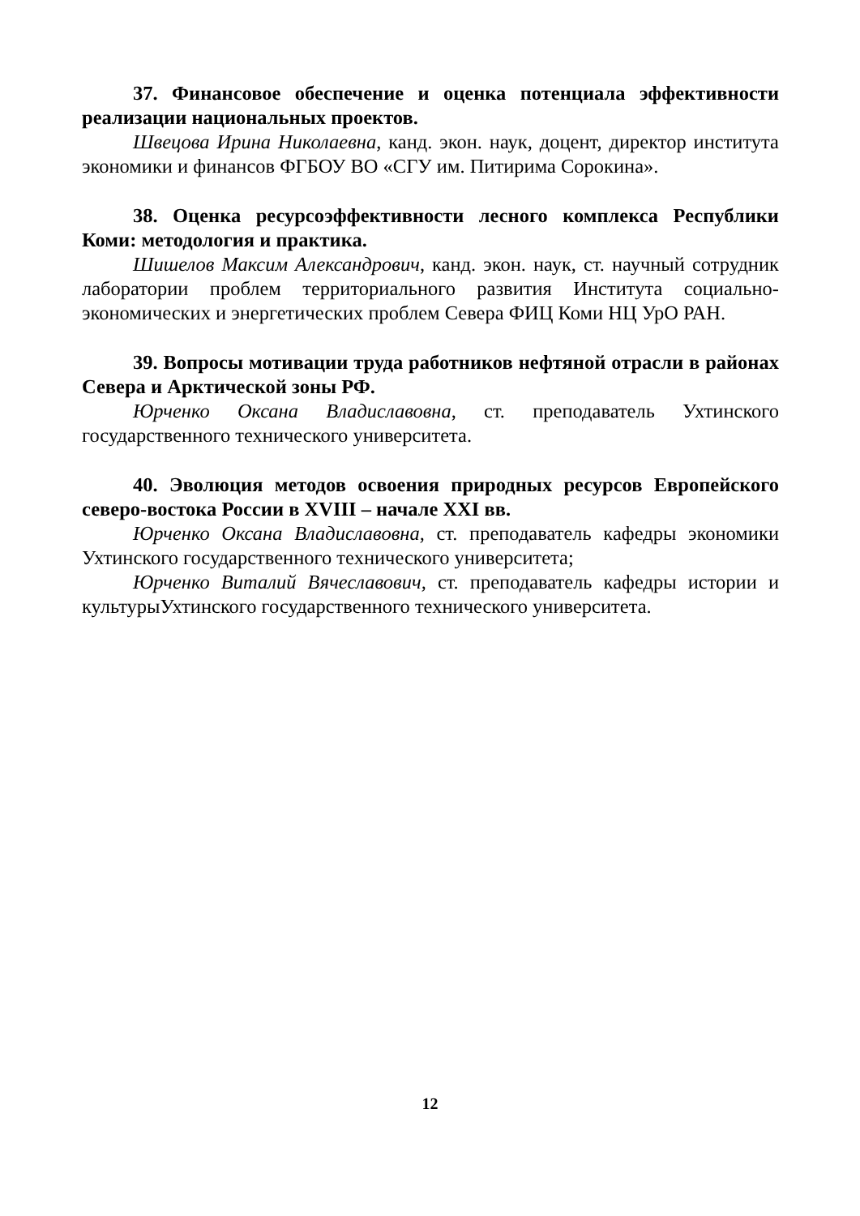37. Финансовое обеспечение и оценка потенциала эффективности реализации национальных проектов.
Швецова Ирина Николаевна, канд. экон. наук, доцент, директор института экономики и финансов ФГБОУ ВО «СГУ им. Питирима Сорокина».
38. Оценка ресурсоэффективности лесного комплекса Республики Коми: методология и практика.
Шишелов Максим Александрович, канд. экон. наук, ст. научный сотрудник лаборатории проблем территориального развития Института социально-экономических и энергетических проблем Севера ФИЦ Коми НЦ УрО РАН.
39. Вопросы мотивации труда работников нефтяной отрасли в районах Севера и Арктической зоны РФ.
Юрченко Оксана Владиславовна, ст. преподаватель Ухтинского государственного технического университета.
40. Эволюция методов освоения природных ресурсов Европейского северо-востока России в XVIII – начале XXI вв.
Юрченко Оксана Владиславовна, ст. преподаватель кафедры экономики Ухтинского государственного технического университета;
Юрченко Виталий Вячеславович, ст. преподаватель кафедры истории и культурыУхтинского государственного технического университета.
12